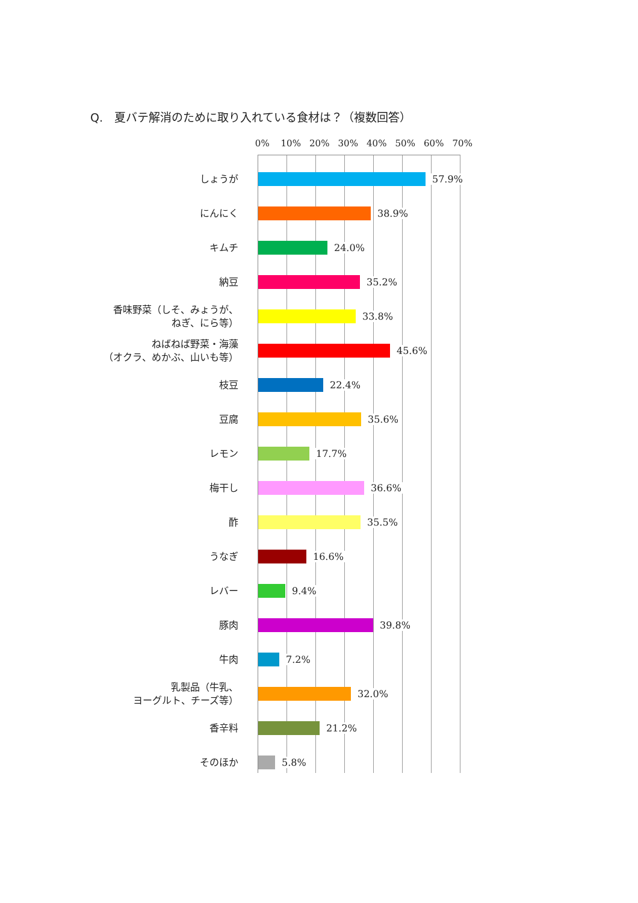Q.　夏バテ解消のために取り入れている食材は？（複数回答）
0% 10% 20% 30% 40% 50% 60% 70%
しょうが
57.9%
にんにく
38.9%
キムチ
24.0%
納豆
35.2%
香味野菜（しそ、みょうが、
ねぎ、にら等）
33.8%
ねばねば野菜・海藻
（オクラ、めかぶ、山いも等）
45.6%
枝豆
22.4%
豆腐
35.6%
レモン
17.7%
梅干し
36.6%
酢
35.5%
うなぎ
16.6%
レバー
9.4%
豚肉
39.8%
牛肉
7.2%
乳製品（牛乳、
ヨーグルト、チーズ等）
32.0%
香辛料
21.2%
そのほか
5.8%